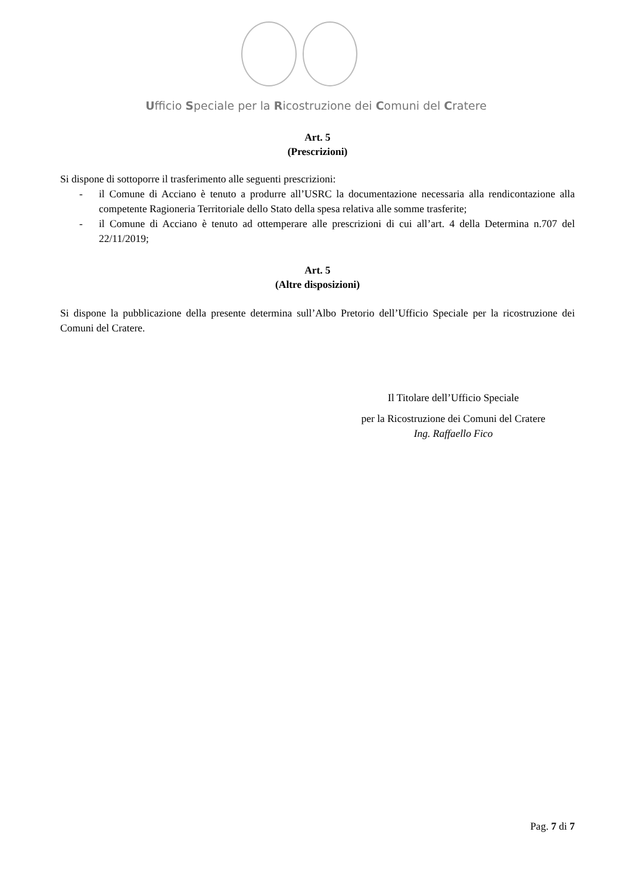Ufficio Speciale per la Ricostruzione dei Comuni del Cratere
Art. 5
(Prescrizioni)
Si dispone di sottoporre il trasferimento alle seguenti prescrizioni:
- il Comune di Acciano è tenuto a produrre all’USRC la documentazione necessaria alla rendicontazione alla competente Ragioneria Territoriale dello Stato della spesa relativa alle somme trasferite;
- il Comune di Acciano è tenuto ad ottemperare alle prescrizioni di cui all’art. 4 della Determina n.707 del 22/11/2019;
Art. 5
(Altre disposizioni)
Si dispone la pubblicazione della presente determina sull’Albo Pretorio dell’Ufficio Speciale per la ricostruzione dei Comuni del Cratere.
Il Titolare dell’Ufficio Speciale
per la Ricostruzione dei Comuni del Cratere
Ing. Raffaello Fico
Pag. 7 di 7